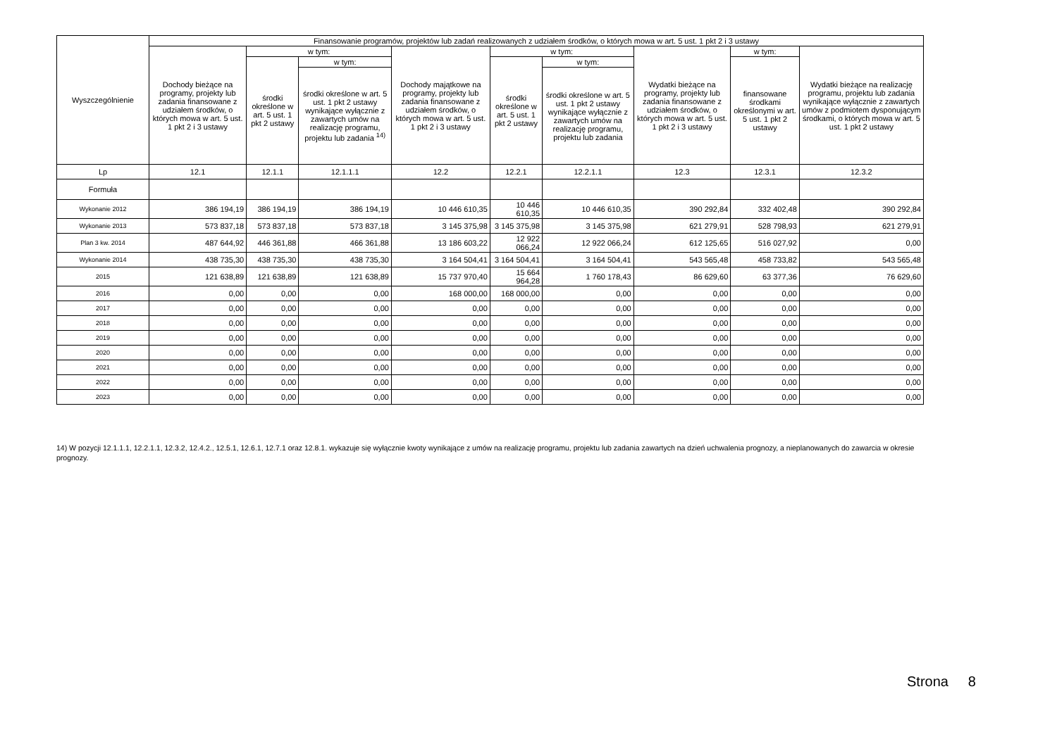| Wyszczególnienie | Finansowanie programów, projektów lub zadań realizowanych z udziałem środków, o których mowa w art. 5 ust. 1 pkt 2 i 3 ustawy | | | | | | | | |
| --- | --- | --- | --- | --- | --- | --- | --- | --- | --- |
| | Dochody bieżące na programy, projekty lub zadania finansowane z udziałem środków, o których mowa w art. 5 ust. 1 pkt 2 i 3 ustawy | w tym: | | Dochody majątkowe na programy, projekty lub zadania finansowane z udziałem środków, o których mowa w art. 5 ust. 1 pkt 2 i 3 ustawy | w tym: | | Wydatki bieżące na programy, projekty lub zadania finansowane z udziałem środków, o których mowa w art. 5 ust. 1 pkt 2 i 3 ustawy | w tym: | Wydatki bieżące na realizację programu, projektu lub zadania wynikające wyłącznie z zawartych umów z podmiotem dysponującym środkami, o których mowa w art. 5 ust. 1 pkt 2 ustawy |
| | | środki określone w art. 5 ust. 1 pkt 2 ustawy | w tym: | | środki określone w art. 5 ust. 1 pkt 2 ustawy | w tym: | | finansowane środkami określonymi w art. 5 ust. 1 pkt 2 ustawy | |
| | | | środki określone w art. 5 ust. 1 pkt 2 ustawy wynikające wyłącznie z zawartych umów na realizację programu, projektu lub zadania <sup>14)</sup> | | | środki określone w art. 5 ust. 1 pkt 2 ustawy wynikające wyłącznie z zawartych umów na realizację programu, projektu lub zadania | | | |
| Lp | 12.1 | 12.1.1 | 12.1.1.1 | 12.2 | 12.2.1 | 12.2.1.1 | 12.3 | 12.3.1 | 12.3.2 |
| Formuła | | | | | | | | | |
| Wykonanie 2012 | 386 194,19 | 386 194,19 | 386 194,19 | 10 446 610,35 | 10 446 610,35 | 10 446 610,35 | 390 292,84 | 332 402,48 | 390 292,84 |
| Wykonanie 2013 | 573 837,18 | 573 837,18 | 573 837,18 | 3 145 375,98 | 3 145 375,98 | 3 145 375,98 | 621 279,91 | 528 798,93 | 621 279,91 |
| Plan 3 kw. 2014 | 487 644,92 | 446 361,88 | 466 361,88 | 13 186 603,22 | 12 922 066,24 | 12 922 066,24 | 612 125,65 | 516 027,92 | 0,00 |
| Wykonanie 2014 | 438 735,30 | 438 735,30 | 438 735,30 | 3 164 504,41 | 3 164 504,41 | 3 164 504,41 | 543 565,48 | 458 733,82 | 543 565,48 |
| 2015 | 121 638,89 | 121 638,89 | 121 638,89 | 15 737 970,40 | 15 664 964,28 | 1 760 178,43 | 86 629,60 | 63 377,36 | 76 629,60 |
| 2016 | 0,00 | 0,00 | 0,00 | 168 000,00 | 168 000,00 | 0,00 | 0,00 | 0,00 | 0,00 |
| 2017 | 0,00 | 0,00 | 0,00 | 0,00 | 0,00 | 0,00 | 0,00 | 0,00 | 0,00 |
| 2018 | 0,00 | 0,00 | 0,00 | 0,00 | 0,00 | 0,00 | 0,00 | 0,00 | 0,00 |
| 2019 | 0,00 | 0,00 | 0,00 | 0,00 | 0,00 | 0,00 | 0,00 | 0,00 | 0,00 |
| 2020 | 0,00 | 0,00 | 0,00 | 0,00 | 0,00 | 0,00 | 0,00 | 0,00 | 0,00 |
| 2021 | 0,00 | 0,00 | 0,00 | 0,00 | 0,00 | 0,00 | 0,00 | 0,00 | 0,00 |
| 2022 | 0,00 | 0,00 | 0,00 | 0,00 | 0,00 | 0,00 | 0,00 | 0,00 | 0,00 |
| 2023 | 0,00 | 0,00 | 0,00 | 0,00 | 0,00 | 0,00 | 0,00 | 0,00 | 0,00 |
14) W pozycji 12.1.1.1, 12.2.1.1, 12.3.2, 12.4.2., 12.5.1, 12.6.1, 12.7.1 oraz 12.8.1. wykazuje się wyłącznie kwoty wynikające z umów na realizację programu, projektu lub zadania zawartych na dzień uchwalenia prognozy, a nieplanowanych do zawarcia w okresie prognozy.
Strona 8